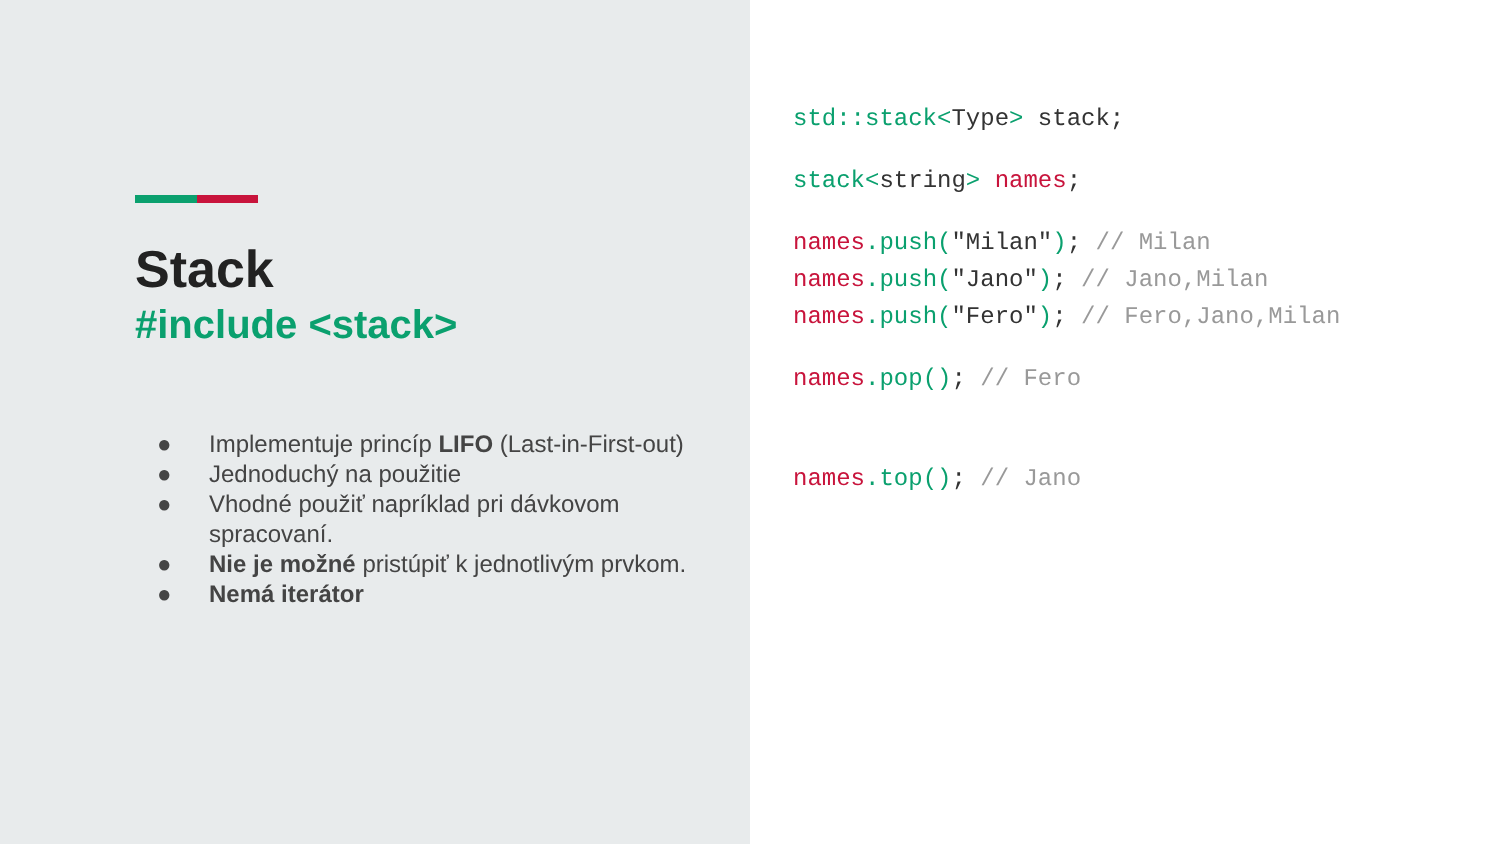Stack
#include <stack>
● Implementuje princíp LIFO (Last-in-First-out)
● Jednoduchý na použitie
● Vhodné použiť napríklad pri dávkovom spracovaní.
● Nie je možné pristúpiť k jednotlivým prvkom.
● Nemá iterátor
std::stack<Type> stack;
stack<string> names;
names.push("Milan"); // Milan
names.push("Jano"); // Jano,Milan
names.push("Fero"); // Fero,Jano,Milan
names.pop(); // Fero
names.top(); // Jano